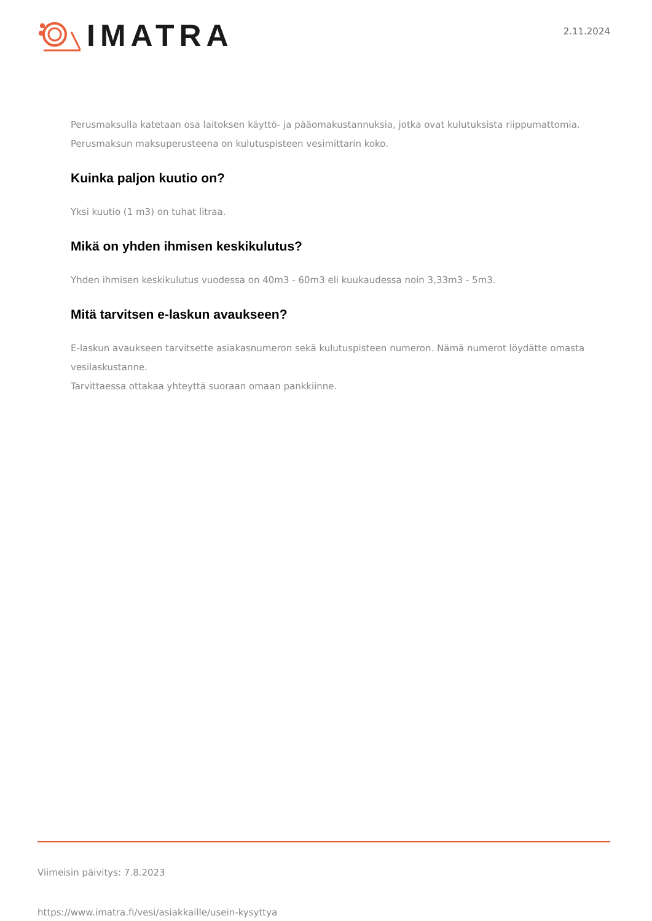IMATRA
2.11.2024
Perusmaksulla katetaan osa laitoksen käyttö- ja pääomakustannuksia, jotka ovat kulutuksista riippumattomia.
Perusmaksun maksuperusteena on kulutuspisteen vesimittarin koko.
Kuinka paljon kuutio on?
Yksi kuutio (1 m3) on tuhat litraa.
Mikä on yhden ihmisen keskikulutus?
Yhden ihmisen keskikulutus vuodessa on 40m3 - 60m3 eli kuukaudessa noin 3,33m3 - 5m3.
Mitä tarvitsen e-laskun avaukseen?
E-laskun avaukseen tarvitsette asiakasnumeron sekä kulutuspisteen numeron. Nämä numerot löydätte omasta vesilaskustanne.
Tarvittaessa ottakaa yhteyttä suoraan omaan pankkiinne.
Viimeisin päivitys: 7.8.2023
https://www.imatra.fi/vesi/asiakkaille/usein-kysyttya